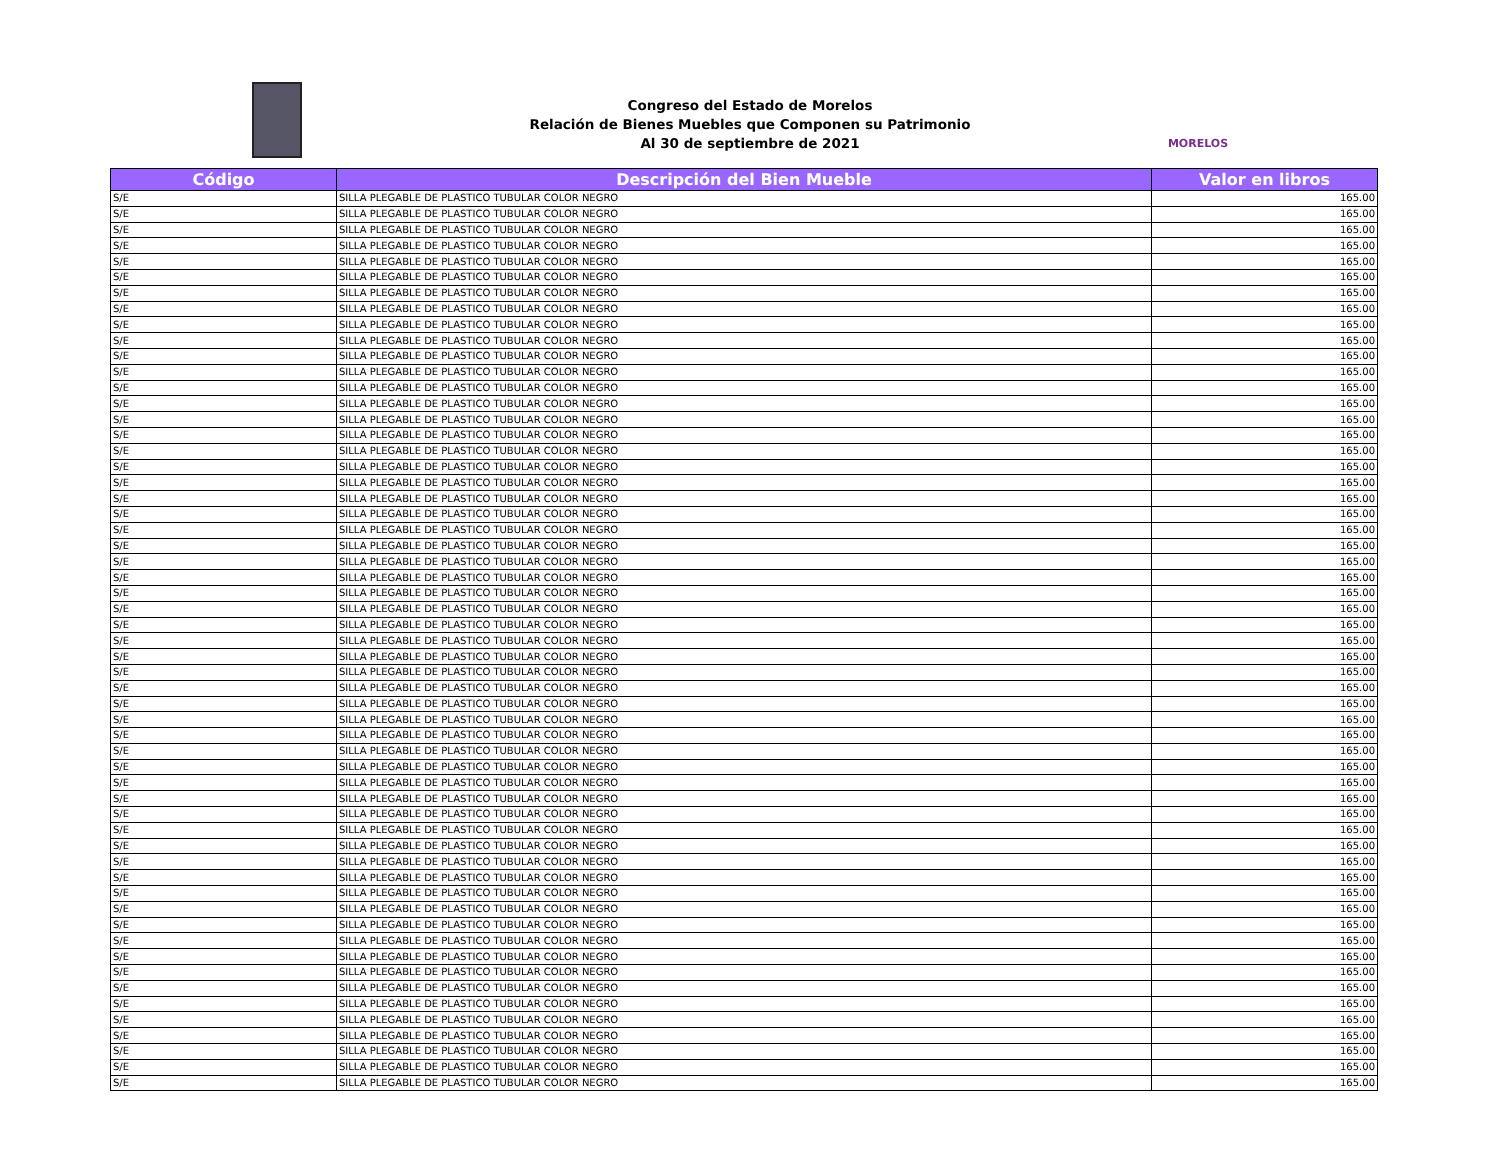Congreso del Estado de Morelos
Relación de Bienes Muebles que Componen su Patrimonio
Al 30 de septiembre de 2021
MORELOS
| Código | Descripción del Bien Mueble | Valor en libros |
| --- | --- | --- |
| S/E | SILLA PLEGABLE DE PLASTICO TUBULAR COLOR NEGRO | 165.00 |
| S/E | SILLA PLEGABLE DE PLASTICO TUBULAR COLOR NEGRO | 165.00 |
| S/E | SILLA PLEGABLE DE PLASTICO TUBULAR COLOR NEGRO | 165.00 |
| S/E | SILLA PLEGABLE DE PLASTICO TUBULAR COLOR NEGRO | 165.00 |
| S/E | SILLA PLEGABLE DE PLASTICO TUBULAR COLOR NEGRO | 165.00 |
| S/E | SILLA PLEGABLE DE PLASTICO TUBULAR COLOR NEGRO | 165.00 |
| S/E | SILLA PLEGABLE DE PLASTICO TUBULAR COLOR NEGRO | 165.00 |
| S/E | SILLA PLEGABLE DE PLASTICO TUBULAR COLOR NEGRO | 165.00 |
| S/E | SILLA PLEGABLE DE PLASTICO TUBULAR COLOR NEGRO | 165.00 |
| S/E | SILLA PLEGABLE DE PLASTICO TUBULAR COLOR NEGRO | 165.00 |
| S/E | SILLA PLEGABLE DE PLASTICO TUBULAR COLOR NEGRO | 165.00 |
| S/E | SILLA PLEGABLE DE PLASTICO TUBULAR COLOR NEGRO | 165.00 |
| S/E | SILLA PLEGABLE DE PLASTICO TUBULAR COLOR NEGRO | 165.00 |
| S/E | SILLA PLEGABLE DE PLASTICO TUBULAR COLOR NEGRO | 165.00 |
| S/E | SILLA PLEGABLE DE PLASTICO TUBULAR COLOR NEGRO | 165.00 |
| S/E | SILLA PLEGABLE DE PLASTICO TUBULAR COLOR NEGRO | 165.00 |
| S/E | SILLA PLEGABLE DE PLASTICO TUBULAR COLOR NEGRO | 165.00 |
| S/E | SILLA PLEGABLE DE PLASTICO TUBULAR COLOR NEGRO | 165.00 |
| S/E | SILLA PLEGABLE DE PLASTICO TUBULAR COLOR NEGRO | 165.00 |
| S/E | SILLA PLEGABLE DE PLASTICO TUBULAR COLOR NEGRO | 165.00 |
| S/E | SILLA PLEGABLE DE PLASTICO TUBULAR COLOR NEGRO | 165.00 |
| S/E | SILLA PLEGABLE DE PLASTICO TUBULAR COLOR NEGRO | 165.00 |
| S/E | SILLA PLEGABLE DE PLASTICO TUBULAR COLOR NEGRO | 165.00 |
| S/E | SILLA PLEGABLE DE PLASTICO TUBULAR COLOR NEGRO | 165.00 |
| S/E | SILLA PLEGABLE DE PLASTICO TUBULAR COLOR NEGRO | 165.00 |
| S/E | SILLA PLEGABLE DE PLASTICO TUBULAR COLOR NEGRO | 165.00 |
| S/E | SILLA PLEGABLE DE PLASTICO TUBULAR COLOR NEGRO | 165.00 |
| S/E | SILLA PLEGABLE DE PLASTICO TUBULAR COLOR NEGRO | 165.00 |
| S/E | SILLA PLEGABLE DE PLASTICO TUBULAR COLOR NEGRO | 165.00 |
| S/E | SILLA PLEGABLE DE PLASTICO TUBULAR COLOR NEGRO | 165.00 |
| S/E | SILLA PLEGABLE DE PLASTICO TUBULAR COLOR NEGRO | 165.00 |
| S/E | SILLA PLEGABLE DE PLASTICO TUBULAR COLOR NEGRO | 165.00 |
| S/E | SILLA PLEGABLE DE PLASTICO TUBULAR COLOR NEGRO | 165.00 |
| S/E | SILLA PLEGABLE DE PLASTICO TUBULAR COLOR NEGRO | 165.00 |
| S/E | SILLA PLEGABLE DE PLASTICO TUBULAR COLOR NEGRO | 165.00 |
| S/E | SILLA PLEGABLE DE PLASTICO TUBULAR COLOR NEGRO | 165.00 |
| S/E | SILLA PLEGABLE DE PLASTICO TUBULAR COLOR NEGRO | 165.00 |
| S/E | SILLA PLEGABLE DE PLASTICO TUBULAR COLOR NEGRO | 165.00 |
| S/E | SILLA PLEGABLE DE PLASTICO TUBULAR COLOR NEGRO | 165.00 |
| S/E | SILLA PLEGABLE DE PLASTICO TUBULAR COLOR NEGRO | 165.00 |
| S/E | SILLA PLEGABLE DE PLASTICO TUBULAR COLOR NEGRO | 165.00 |
| S/E | SILLA PLEGABLE DE PLASTICO TUBULAR COLOR NEGRO | 165.00 |
| S/E | SILLA PLEGABLE DE PLASTICO TUBULAR COLOR NEGRO | 165.00 |
| S/E | SILLA PLEGABLE DE PLASTICO TUBULAR COLOR NEGRO | 165.00 |
| S/E | SILLA PLEGABLE DE PLASTICO TUBULAR COLOR NEGRO | 165.00 |
| S/E | SILLA PLEGABLE DE PLASTICO TUBULAR COLOR NEGRO | 165.00 |
| S/E | SILLA PLEGABLE DE PLASTICO TUBULAR COLOR NEGRO | 165.00 |
| S/E | SILLA PLEGABLE DE PLASTICO TUBULAR COLOR NEGRO | 165.00 |
| S/E | SILLA PLEGABLE DE PLASTICO TUBULAR COLOR NEGRO | 165.00 |
| S/E | SILLA PLEGABLE DE PLASTICO TUBULAR COLOR NEGRO | 165.00 |
| S/E | SILLA PLEGABLE DE PLASTICO TUBULAR COLOR NEGRO | 165.00 |
| S/E | SILLA PLEGABLE DE PLASTICO TUBULAR COLOR NEGRO | 165.00 |
| S/E | SILLA PLEGABLE DE PLASTICO TUBULAR COLOR NEGRO | 165.00 |
| S/E | SILLA PLEGABLE DE PLASTICO TUBULAR COLOR NEGRO | 165.00 |
| S/E | SILLA PLEGABLE DE PLASTICO TUBULAR COLOR NEGRO | 165.00 |
| S/E | SILLA PLEGABLE DE PLASTICO TUBULAR COLOR NEGRO | 165.00 |
| S/E | SILLA PLEGABLE DE PLASTICO TUBULAR COLOR NEGRO | 165.00 |